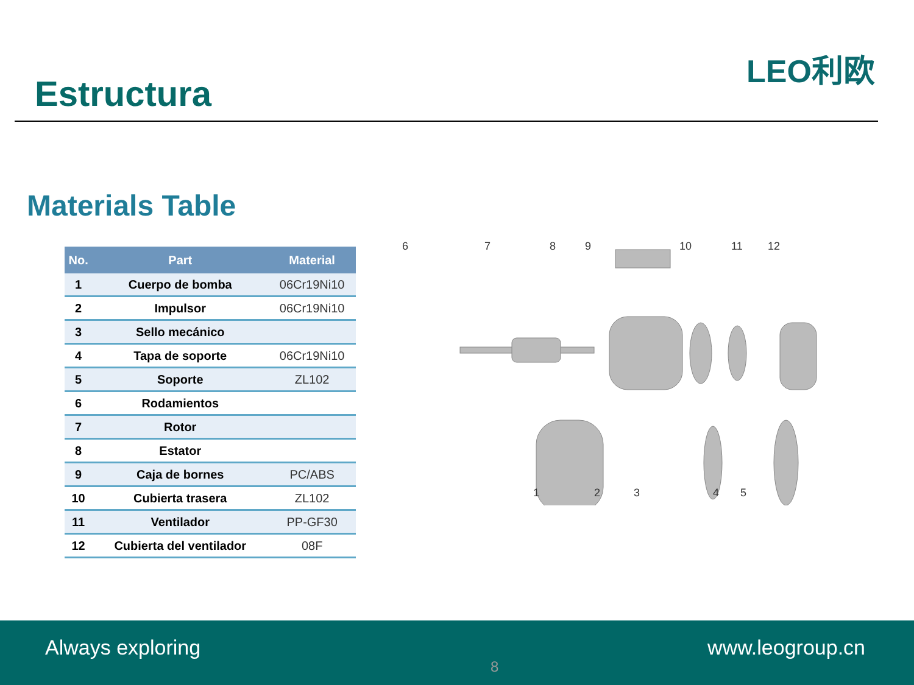Estructura
LEO利欧
Materials Table
| No. | Part | Material |
| --- | --- | --- |
| 1 | Cuerpo de bomba | 06Cr19Ni10 |
| 2 | Impulsor | 06Cr19Ni10 |
| 3 | Sello mecánico | |
| 4 | Tapa de soporte | 06Cr19Ni10 |
| 5 | Soporte | ZL102 |
| 6 | Rodamientos | |
| 7 | Rotor | |
| 8 | Estator | |
| 9 | Caja de bornes | PC/ABS |
| 10 | Cubierta trasera | ZL102 |
| 11 | Ventilador | PP-GF30 |
| 12 | Cubierta del ventilador | 08F |
6
7
8
9
10
11
12
1
2
3
4
5
Always exploring
8
www.leogroup.cn